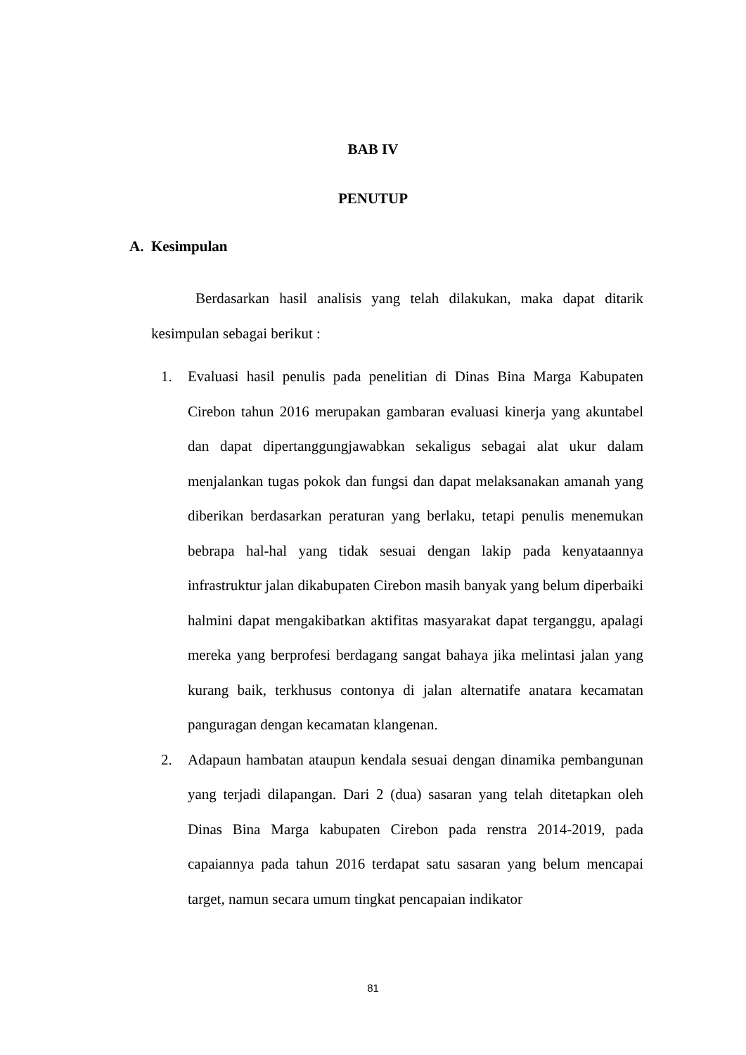BAB IV
PENUTUP
A. Kesimpulan
Berdasarkan hasil analisis yang telah dilakukan, maka dapat ditarik kesimpulan sebagai berikut :
1. Evaluasi hasil penulis pada penelitian di Dinas Bina Marga Kabupaten Cirebon tahun 2016 merupakan gambaran evaluasi kinerja yang akuntabel dan dapat dipertanggungjawabkan sekaligus sebagai alat ukur dalam menjalankan tugas pokok dan fungsi dan dapat melaksanakan amanah yang diberikan berdasarkan peraturan yang berlaku, tetapi penulis menemukan bebrapa hal-hal yang tidak sesuai dengan lakip pada kenyataannya infrastruktur jalan dikabupaten Cirebon masih banyak yang belum diperbaiki halmini dapat mengakibatkan aktifitas masyarakat dapat terganggu, apalagi mereka yang berprofesi berdagang sangat bahaya jika melintasi jalan yang kurang baik, terkhusus contonya di jalan alternatife anatara kecamatan panguragan dengan kecamatan klangenan.
2. Adapaun hambatan ataupun kendala sesuai dengan dinamika pembangunan yang terjadi dilapangan. Dari 2 (dua) sasaran yang telah ditetapkan oleh Dinas Bina Marga kabupaten Cirebon pada renstra 2014-2019, pada capaiannya pada tahun 2016 terdapat satu sasaran yang belum mencapai target, namun secara umum tingkat pencapaian indikator
81